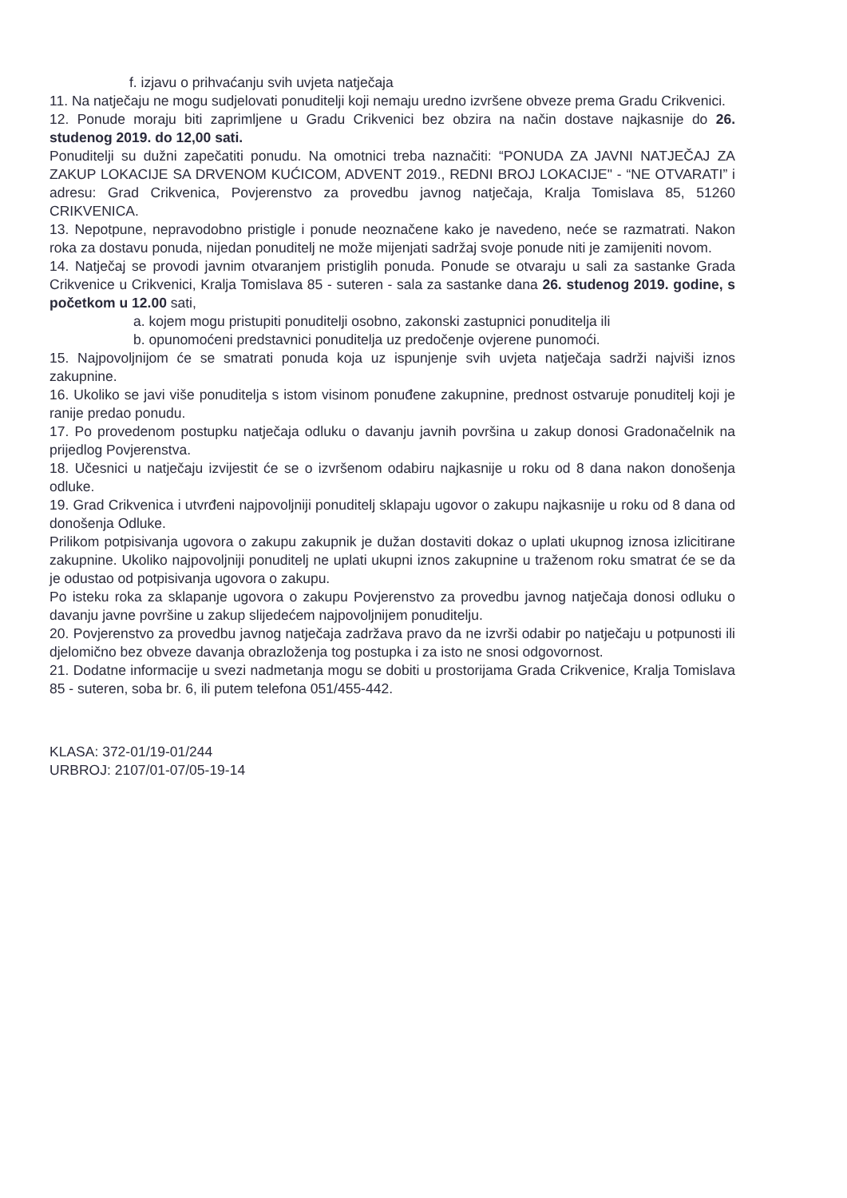f. izjavu o prihvaćanju svih uvjeta natječaja
11. Na natječaju ne mogu sudjelovati ponuditelji koji nemaju uredno izvršene obveze prema Gradu Crikvenici.
12. Ponude moraju biti zaprimljene u Gradu Crikvenici bez obzira na način dostave najkasnije do 26. studenog 2019. do 12,00 sati.
Ponuditelji su dužni zapečatiti ponudu. Na omotnici treba naznačiti: “PONUDA ZA JAVNI NATJEČAJ ZA ZAKUP LOKACIJE SA DRVENOM KUĆICOM, ADVENT 2019., REDNI BROJ LOKACIJE" - “NE OTVARATI” i adresu: Grad Crikvenica, Povjerenstvo za provedbu javnog natječaja, Kralja Tomislava 85, 51260 CRIKVENICA.
13. Nepotpune, nepravodobno pristigle i ponude neoznačene kako je navedeno, neće se razmatrati. Nakon roka za dostavu ponuda, nijedan ponuditelj ne može mijenjati sadržaj svoje ponude niti je zamijeniti novom.
14. Natječaj se provodi javnim otvaranjem pristiglih ponuda. Ponude se otvaraju u sali za sastanke Grada Crikvenice u Crikvenici, Kralja Tomislava 85 - suteren - sala za sastanke dana 26. studenog 2019. godine, s početkom u 12.00 sati,
a. kojem mogu pristupiti ponuditelji osobno, zakonski zastupnici ponuditelja ili
b. opunomoćeni predstavnici ponuditelja uz predočenje ovjerene punomoći.
15. Najpovoljnijom će se smatrati ponuda koja uz ispunjenje svih uvjeta natječaja sadrži najviši iznos zakupnine.
16. Ukoliko se javi više ponuditelja s istom visinom ponuđene zakupnine, prednost ostvaruje ponuditelj koji je ranije predao ponudu.
17. Po provedenom postupku natječaja odluku o davanju javnih površina u zakup donosi Gradonačelnik na prijedlog Povjerenstva.
18. Učesnici u natječaju izvijestit će se o izvršenom odabiru najkasnije u roku od 8 dana nakon donošenja odluke.
19. Grad Crikvenica i utvrđeni najpovoljniji ponuditelj sklapaju ugovor o zakupu najkasnije u roku od 8 dana od donošenja Odluke.
Prilikom potpisivanja ugovora o zakupu zakupnik je dužan dostaviti dokaz o uplati ukupnog iznosa izlicitirane zakupnine. Ukoliko najpovoljniji ponuditelj ne uplati ukupni iznos zakupnine u traženom roku smatrat će se da je odustao od potpisivanja ugovora o zakupu.
Po isteku roka za sklapanje ugovora o zakupu Povjerenstvo za provedbu javnog natječaja donosi odluku o davanju javne površine u zakup slijedećem najpovoljnijem ponuditelju.
20. Povjerenstvo za provedbu javnog natječaja zadržava pravo da ne izvrši odabir po natječaju u potpunosti ili djelomično bez obveze davanja obrazloženja tog postupka i za isto ne snosi odgovornost.
21. Dodatne informacije u svezi nadmetanja mogu se dobiti u prostorijama Grada Crikvenice, Kralja Tomislava 85 - suteren, soba br. 6, ili putem telefona 051/455-442.
KLASA: 372-01/19-01/244
URBROJ: 2107/01-07/05-19-14